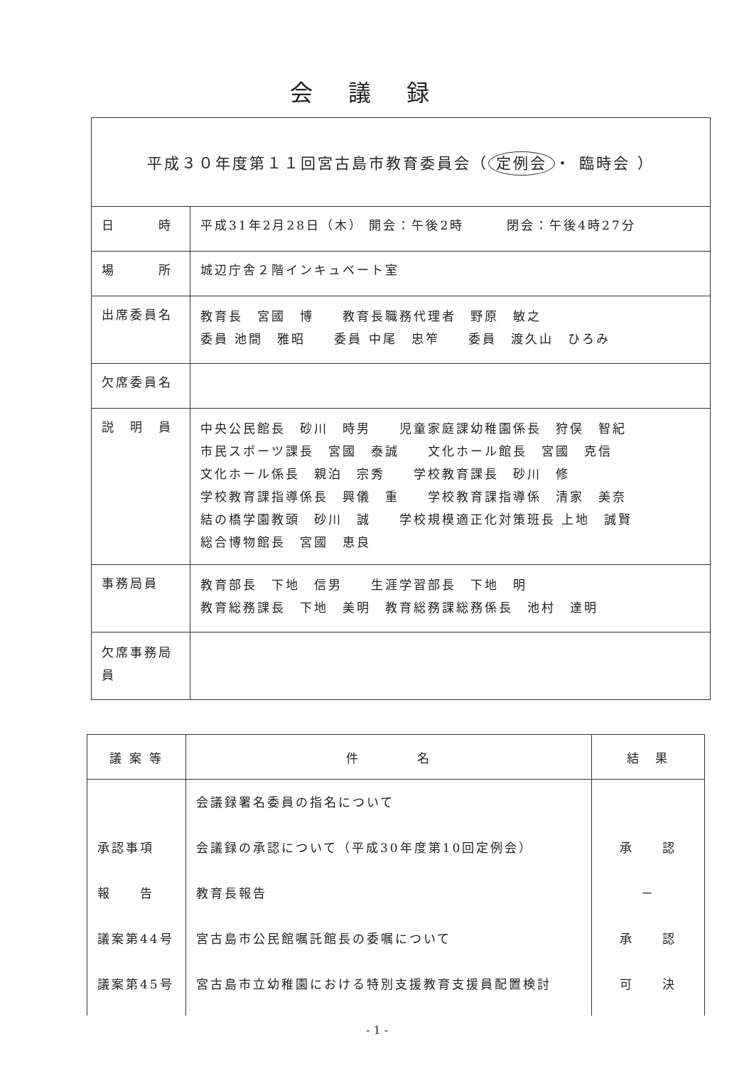会議録
| 平成３０年度第１１回宮古島市教育委員会（ 定例会 ・ 臨時会 ） | |
| 日 時 | 平成31年2月28日（木） 開会：午後2時 閉会：午後4時27分 |
| 場 所 | 城辺庁舎２階インキュベート室 |
| 出席委員名 | 教育長 宮國 博 教育長職務代理者 野原 敏之 委員 池間 雅昭 委員 中尾 忠笮 委員 渡久山 ひろみ |
| 欠席委員名 | |
| 説 明 員 | 中央公民館長 砂川 時男 児童家庭課幼稚園係長 狩俣 智紀 市民スポーツ課長 宮國 泰誠 文化ホール館長 宮國 克信 文化ホール係長 親泊 宗秀 学校教育課長 砂川 修 学校教育課指導係長 興儀 重 学校教育課指導係 清家 美奈 結の橋学園教頭 砂川 誠 学校規模適正化対策班長 上地 誠賢 総合博物館長 宮國 恵良 |
| 事務局員 | 教育部長 下地 信男 生涯学習部長 下地 明 教育総務課長 下地 美明 教育総務課総務係長 池村 達明 |
| 欠席事務局員 | |
| 議 案 等 | 件 名 | 結 果 |
| --- | --- | --- |
| 承認事項 報 告 議案第44号 議案第45号 | 会議録署名委員の指名について 会議録の承認について（平成30年度第10回定例会） 教育長報告 宮古島市公民館嘱託館長の委嘱について 宮古島市立幼稚園における特別支援教育支援員配置検討 | 承 認 － 承 認 可 決 |
- 1 -